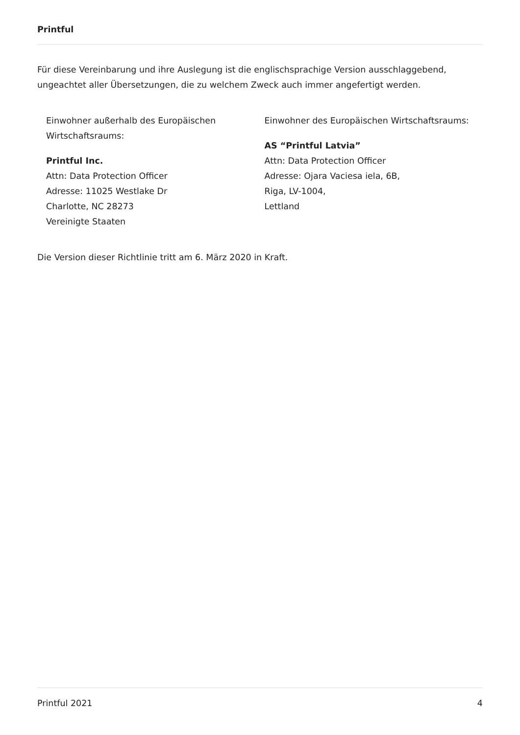Printful
Für diese Vereinbarung und ihre Auslegung ist die englischsprachige Version ausschlaggebend, ungeachtet aller Übersetzungen, die zu welchem Zweck auch immer angefertigt werden.
Einwohner außerhalb des Europäischen
Wirtschaftsraums:
Printful Inc.
Attn: Data Protection Officer
Adresse: 11025 Westlake Dr
Charlotte, NC 28273
Vereinigte Staaten
Einwohner des Europäischen Wirtschaftsraums:
AS “Printful Latvia”
Attn: Data Protection Officer
Adresse: Ojara Vaciesa iela, 6B,
Riga, LV-1004,
Lettland
Die Version dieser Richtlinie tritt am 6. März 2020 in Kraft.
Printful 2021 4